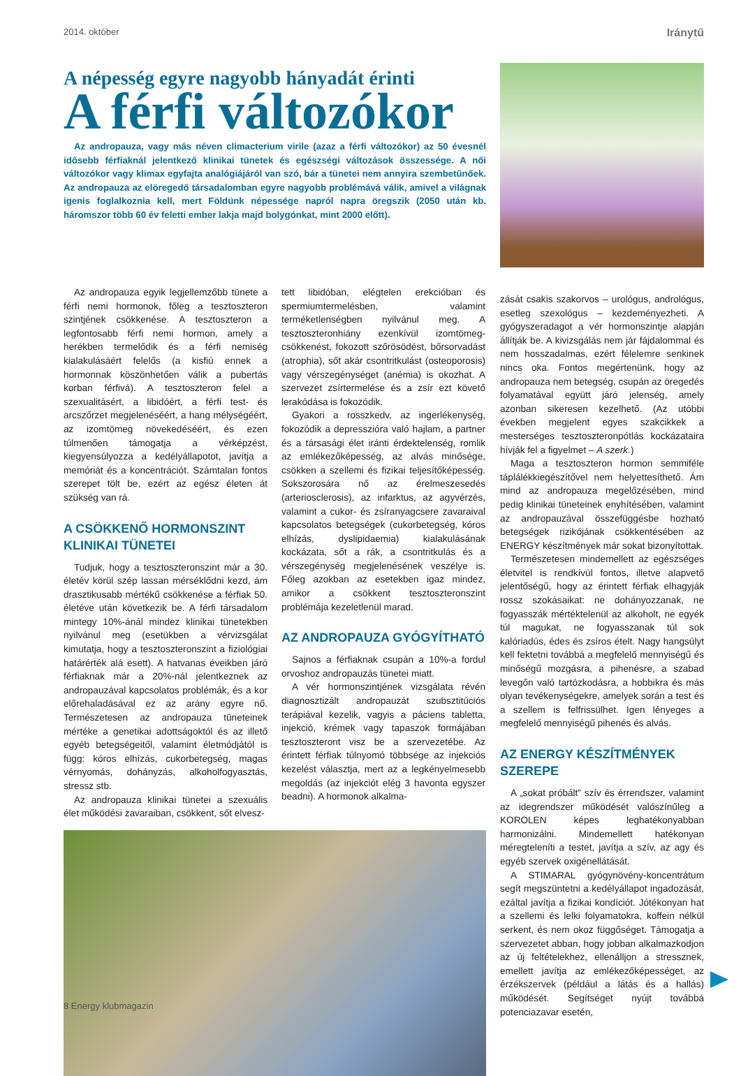2014. október Iránytű
A népesség egyre nagyobb hányadát érinti
A férfi változókor
Az andropauza, vagy más néven climacterium virile (azaz a férfi változókor) az 50 évesnél idősebb férfiaknál jelentkező klinikai tünetek és egészségi változások összessége. A női változókor vagy klimax egyfajta analógiájáról van szó, bár a tünetei nem annyira szembetűnőek. Az andropauza az elöregedő társadalomban egyre nagyobb problémává válik, amivel a világnak igenis foglalkoznia kell, mert Földünk népessége napról napra öregszik (2050 után kb. háromszor több 60 év feletti ember lakja majd bolygónkat, mint 2000 előtt).
Az andropauza egyik legjellemzőbb tünete a férfi nemi hormonok, főleg a tesztoszteron szintjének csökkenése. A tesztoszteron a legfontosabb férfi nemi hormon, amely a herékben termelődik és a férfi nemiség kialakulásáért felelős (a kisfiú ennek a hormonnak köszönhetően válik a pubertás korban férfivá). A tesztoszteron felel a szexualitásért, a libidóért, a férfi test- és arcszőrzet megjelenéséért, a hang mélységéért, az izomtömeg növekedéséért, és ezen túlmenően támogatja a vérképzést, kiegyensúlyozza a kedélyállapotot, javítja a memóriát és a koncentrációt. Számtalan fontos szerepet tölt be, ezért az egész életen át szükség van rá.
A CSÖKKENŐ HORMONSZINT KLINIKAI TÜNETEI
Tudjuk, hogy a tesztoszteronszint már a 30. életév körül szép lassan mérséklődni kezd, ám drasztikusabb mértékű csökkenése a férfiak 50. életéve után következik be. A férfi társadalom mintegy 10%-ánál mindez klinikai tünetekben nyilvánul meg (esetükben a vérvizsgálat kimutatja, hogy a tesztoszteronszint a fiziológiai határérték alá esett). A hatvanas éveikben járó férfiaknak már a 20%-nál jelentkeznek az andropauzával kapcsolatos problémák, és a kor előrehaladásával ez az arány egyre nő. Természetesen az andropauza tüneteinek mértéke a genetikai adottságoktól és az illető egyéb betegségeitől, valamint életmódjától is függ: kóros elhízás, cukorbetegség, magas vérnyomás, dohányzás, alkoholfogyasztás, stressz stb.
Az andropauza klinikai tünetei a szexuális élet működési zavaraiban, csökkent, sőt elvesz-
tett libidóban, elégtelen erekcióban és spermiumtermelésben, valamint terméketlenségben nyilvánul meg. A tesztoszteronhiány ezenkívül izomtömeg-csökkenést, fokozott szőrösödést, bőrsorvadást (atrophia), sőt akár csontritkulást (osteoporosis) vagy vérszegénységet (anémia) is okozhat. A szervezet zsírtermelése és a zsír ezt követő lerakódása is fokozódik.
Gyakori a rosszkedv, az ingerlékenység, fokozódik a depresszióra való hajlam, a partner és a társasági élet iránti érdektelenség, romlik az emlékezőképesség, az alvás minősége, csökken a szellemi és fizikai teljesítőképesség. Sokszorosára nő az érelmeszesedés (arteriosclerosis), az infarktus, az agyvérzés, valamint a cukor- és zsíranyagcsere zavaraival kapcsolatos betegségek (cukorbetegség, kóros elhízás, dyslipidaemia) kialakulásának kockázata, sőt a rák, a csontritkulás és a vérszegénység megjelenésének veszélye is. Főleg azokban az esetekben igaz mindez, amikor a csökkent tesztoszteronszint problémája kezeletlenül marad.
AZ ANDROPAUZA GYÓGYÍTHATÓ
Sajnos a férfiaknak csupán a 10%-a fordul orvoshoz andropauzás tünetei miatt.
A vér hormonszintjének vizsgálata révén diagnosztizált andropauzát szubsztitúciós terápiával kezelik, vagyis a páciens tabletta, injekció, krémek vagy tapaszok formájában tesztoszteront visz be a szervezetébe. Az érintett férfiak túlnyomó többsége az injekciós kezelést választja, mert az a legkényelmesebb megoldás (az injekciót elég 3 havonta egyszer beadni). A hormonok alkalma-
zását csakis szakorvos – urológus, andrológus, esetleg szexológus – kezdeményezheti. A gyógyszeradagot a vér hormonszintje alapján állítják be. A kivizsgálás nem jár fájdalommal és nem hosszadalmas, ezért félelemre senkinek nincs oka. Fontos megértenünk, hogy az andropauza nem betegség, csupán az öregedés folyamatával együtt járó jelenség, amely azonban sikeresen kezelhető. (Az utóbbi években megjelent egyes szakcikkek a mesterséges tesztoszteronpótlás kockázataira hívják fel a figyelmet – A szerk.)
Maga a tesztoszteron hormon semmiféle táplálékkiegészítővel nem helyettesíthető. Ám mind az andropauza megelőzésében, mind pedig klinikai tüneteinek enyhítésében, valamint az andropauzával összefüggésbe hozható betegségek rizikójának csökkentésében az ENERGY készítmények már sokat bizonyítottak.
Természetesen mindemellett az egészséges életvitel is rendkívül fontos, illetve alapvető jelentőségű, hogy az érintett férfiak elhagyják rossz szokásaikat: ne dohányozzanak, ne fogyasszák mértéktelenül az alkoholt, ne egyék túl magukat, ne fogyasszanak túl sok kalóriadús, édes és zsíros ételt. Nagy hangsúlyt kell fektetni továbbá a megfelelő mennyiségű és minőségű mozgásra, a pihenésre, a szabad levegőn való tartózkodásra, a hobbikra és más olyan tevékenységekre, amelyek során a test és a szellem is felfrissülhet. Igen lényeges a megfelelő mennyiségű pihenés és alvás.
AZ ENERGY KÉSZÍTMÉNYEK SZEREPE
A „sokat próbált” szív és érrendszer, valamint az idegrendszer működését valószínűleg a KOROLEN képes leghatékonyabban harmonizálni. Mindemellett hatékonyan méregteleníti a testet, javítja a szív, az agy és egyéb szervek oxigénellátását.
A STIMARAL gyógynövény-koncentrátum segít megszüntetni a kedélyállapot ingadozását, ezáltal javítja a fizikai kondíciót. Jótékonyan hat a szellemi és lelki folyamatokra, koffein nélkül serkent, és nem okoz függőséget. Támogatja a szervezetet abban, hogy jobban alkalmazkodjon az új feltételekhez, ellenálljon a stressznek, emellett javítja az emlékezőképességet, az érzékszervek (például a látás és a hallás) működését. Segítséget nyújt továbbá potenciazavar esetén,
8 Energy klubmagazin